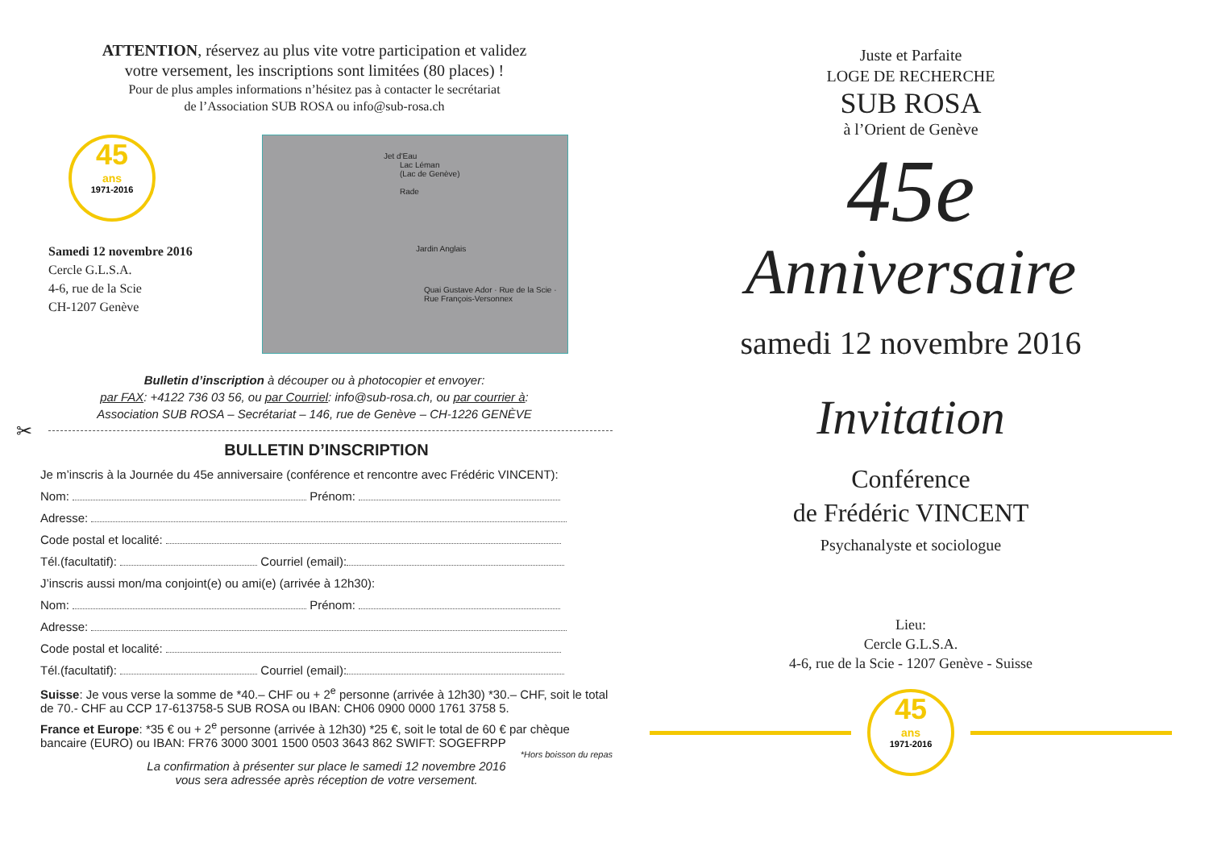ATTENTION, réservez au plus vite votre participation et validez
votre versement, les inscriptions sont limitées (80 places) !
Pour de plus amples informations n’hésitez pas à contacter le secrétariat
de l’Association SUB ROSA ou info@sub-rosa.ch
45
ans
1971-2016
Samedi 12 novembre 2016
Cercle G.L.S.A.
4-6, rue de la Scie
CH-1207 Genève
Jet d'Eau
Lac Léman
(Lac de Genève)
Rade
Jardin Anglais
Quai Gustave Ador · Rue de la Scie · Rue François-Versonnex
Bulletin d’inscription à découper ou à photocopier et envoyer:
par FAX: +4122 736 03 56, ou par Courriel: info@sub-rosa.ch, ou par courrier à:
Association SUB ROSA – Secrétariat – 146, rue de Genève – CH-1226 GENÈVE
✂
BULLETIN D’INSCRIPTION
Je m’inscris à la Journée du 45e anniversaire (conférence et rencontre avec Frédéric VINCENT):
Nom: Prénom:
Adresse:
Code postal et localité:
Tél.(facultatif): Courriel (email):
J’inscris aussi mon/ma conjoint(e) ou ami(e) (arrivée à 12h30):
Nom: Prénom:
Adresse:
Code postal et localité:
Tél.(facultatif): Courriel (email):
Suisse: Je vous verse la somme de *40.– CHF ou + 2<sup>e</sup> personne (arrivée à 12h30) *30.– CHF, soit le total de 70.- CHF au CCP 17-613758-5 SUB ROSA ou IBAN: CH06 0900 0000 1761 3758 5.
France et Europe: *35 € ou + 2<sup>e</sup> personne (arrivée à 12h30) *25 €, soit le total de 60 € par chèque bancaire (EURO) ou IBAN: FR76 3000 3001 1500 0503 3643 862 SWIFT: SOGEFRPP
*Hors boisson du repas
La confirmation à présenter sur place le samedi 12 novembre 2016
vous sera adressée après réception de votre versement.
Juste et Parfaite
LOGE DE RECHERCHE
SUB ROSA
à l’Orient de Genève
45e
Anniversaire
samedi 12 novembre 2016
Invitation
Conférence
de Frédéric VINCENT
Psychanalyste et sociologue
Lieu:
Cercle G.L.S.A.
4-6, rue de la Scie - 1207 Genève - Suisse
45
ans
1971-2016